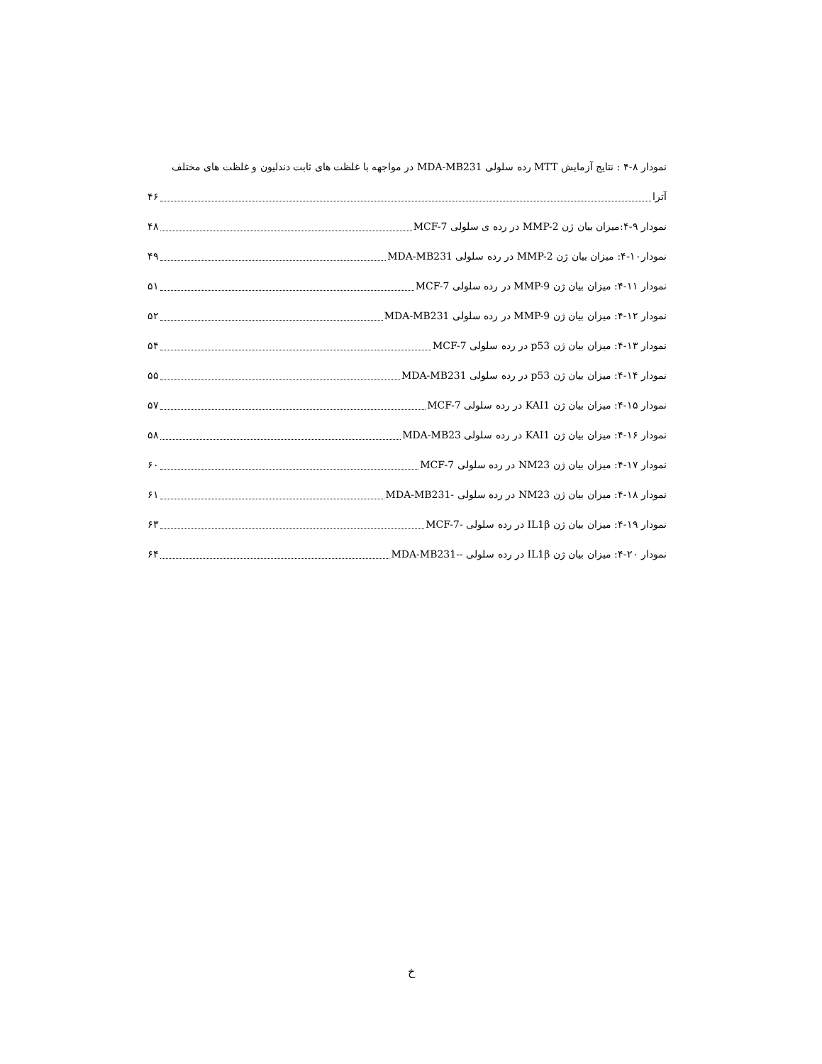نمودار ۸-۴ : نتایج آزمایش MTT رده سلولی MDA-MB231 در مواجهه با غلظت های ثابت دندلیون و غلظت های مختلف
آترا ۴۶
نمودار ۹-۴:میزان بیان ژن MMP-2 در رده ی سلولی MCF-7 ۴۸
نمودار۱۰-۴: میزان بیان ژن MMP-2 در رده سلولی MDA-MB231 ۴۹
نمودار ۱۱-۴: میزان بیان ژن MMP-9 در رده سلولی MCF-7 ۵۱
نمودار ۱۲-۴: میزان بیان ژن MMP-9 در رده سلولی MDA-MB231 ۵۲
نمودار ۱۳-۴: میزان بیان ژن p53 در رده سلولی MCF-7 ۵۴
نمودار ۱۴-۴: میزان بیان ژن p53 در رده سلولی MDA-MB231 ۵۵
نمودار ۱۵-۴: میزان بیان ژن KAI1 در رده سلولی MCF-7 ۵۷
نمودار ۱۶-۴: میزان بیان ژن KAI1 در رده سلولی MDA-MB23 ۵۸
نمودار ۱۷-۴: میزان بیان ژن NM23 در رده سلولی MCF-7 ۶۰
نمودار ۱۸-۴: میزان بیان ژن NM23 در رده سلولی -MDA-MB231 ۶۱
نمودار ۱۹-۴: میزان بیان ژن IL1β در رده سلولی -MCF-7 ۶۳
نمودار ۲۰-۴: میزان بیان ژن IL1β در رده سلولی --MDA-MB231 ۶۴
خ